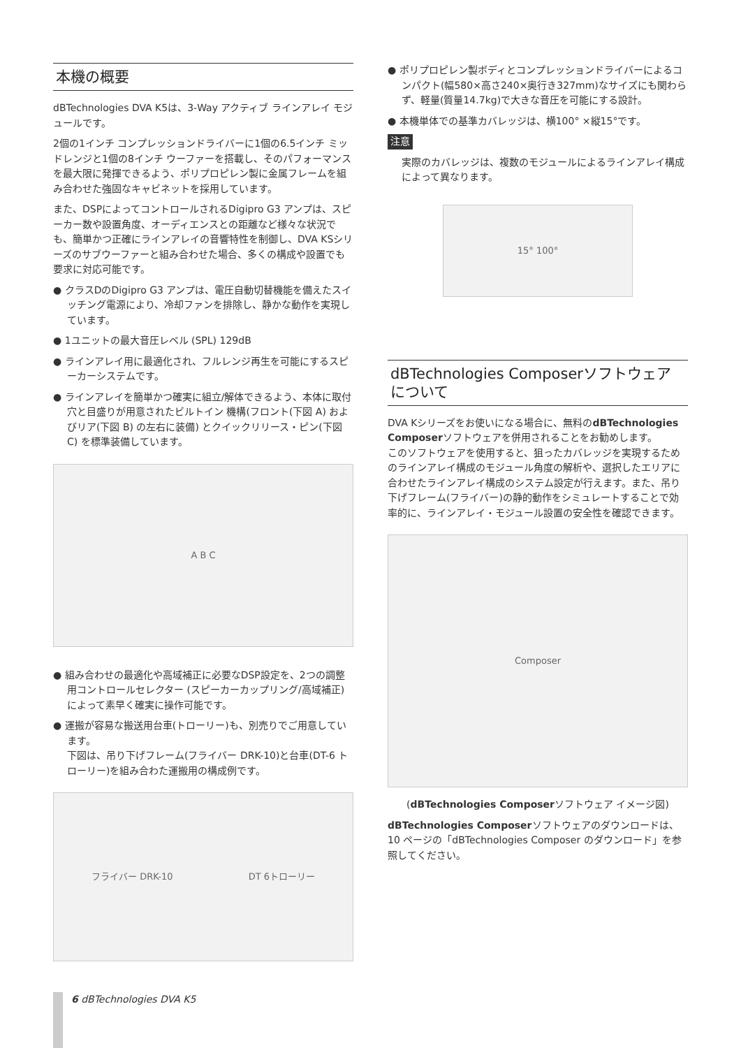本機の概要
dBTechnologies DVA K5は、3-Way アクティブ ラインアレイ モジュールです。
2個の1インチ コンプレッションドライバーに1個の6.5インチ ミッドレンジと1個の8インチ ウーファーを搭載し、そのパフォーマンスを最大限に発揮できるよう、ポリプロピレン製に金属フレームを組み合わせた強固なキャビネットを採用しています。
また、DSPによってコントロールされるDigipro G3 アンプは、スピーカー数や設置角度、オーディエンスとの距離など様々な状況でも、簡単かつ正確にラインアレイの音響特性を制御し、DVA KSシリーズのサブウーファーと組み合わせた場合、多くの構成や設置でも要求に対応可能です。
● クラスDのDigipro G3 アンプは、電圧自動切替機能を備えたスイッチング電源により、冷却ファンを排除し、静かな動作を実現しています。
● 1ユニットの最大音圧レベル (SPL) 129dB
● ラインアレイ用に最適化され、フルレンジ再生を可能にするスピーカーシステムです。
● ラインアレイを簡単かつ確実に組立/解体できるよう、本体に取付穴と目盛りが用意されたビルトイン 機構(フロント(下図 A) およびリア(下図 B) の左右に装備) とクイックリリース・ピン(下図 C) を標準装備しています。
A B C
● 組み合わせの最適化や高域補正に必要なDSP設定を、2つの調整用コントロールセレクター (スピーカーカップリング/高域補正)によって素早く確実に操作可能です。
● 運搬が容易な搬送用台車(トローリー)も、別売りでご用意しています。
下図は、吊り下げフレーム(フライバー DRK-10)と台車(DT-6 トローリー)を組み合わた運搬用の構成例です。
フライバー DRK-10 DT 6トローリー
● ポリプロピレン製ボディとコンプレッションドライバーによるコンパクト(幅580×高さ240×奥行き327mm)なサイズにも関わらず、軽量(質量14.7kg)で大きな音圧を可能にする設計。
● 本機単体での基準カバレッジは、横100° ×縦15°です。
注意
実際のカバレッジは、複数のモジュールによるラインアレイ構成によって異なります。
15° 100°
dBTechnologies Composerソフトウェアについて
DVA Kシリーズをお使いになる場合に、無料のdBTechnologies Composerソフトウェアを併用されることをお勧めします。
このソフトウェアを使用すると、狙ったカバレッジを実現するためのラインアレイ構成のモジュール角度の解析や、選択したエリアに合わせたラインアレイ構成のシステム設定が行えます。また、吊り下げフレーム(フライバー)の静的動作をシミュレートすることで効率的に、ラインアレイ・モジュール設置の安全性を確認できます。
Composer
(dBTechnologies Composerソフトウェア イメージ図)
dBTechnologies Composerソフトウェアのダウンロードは、10 ページの「dBTechnologies Composer のダウンロード」を参照してください。
6 dBTechnologies DVA K5